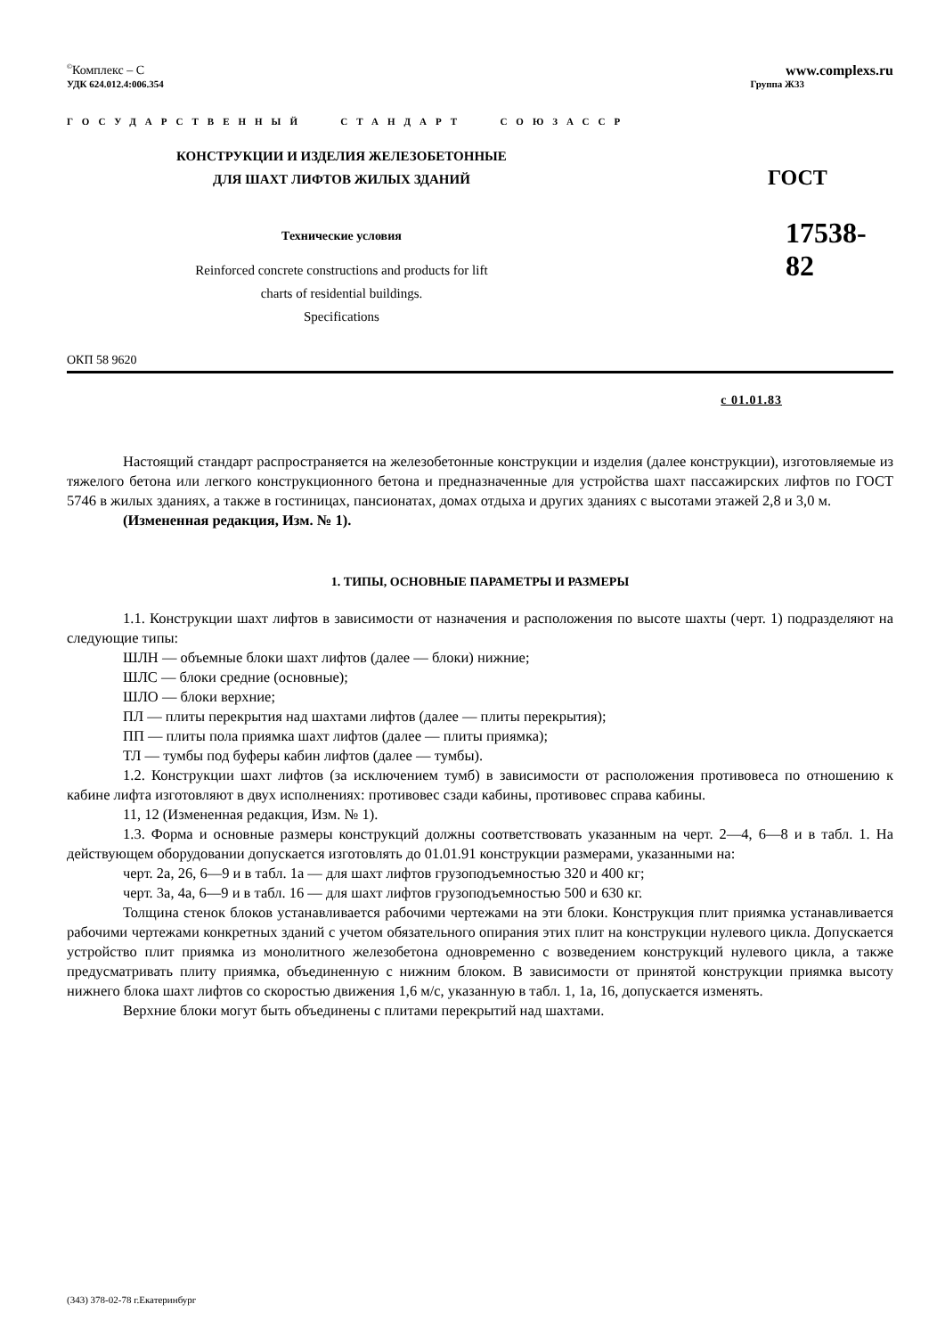<sup>©</sup>Комплекс – С www.complexs.ru
УДК 624.012.4:006.354 Группа Ж33
ГОСУДАРСТВЕННЫЙ СТАНДАРТ СОЮЗАССР
КОНСТРУКЦИИ И ИЗДЕЛИЯ ЖЕЛЕЗОБЕТОННЫЕ
ДЛЯ ШАХТ ЛИФТОВ ЖИЛЫХ ЗДАНИЙ
Технические условия
Reinforced concrete constructions and products for lift
charts of residential buildings.
Specifications
ГОСТ
17538-82
ОКП 58 9620
с 01.01.83
Настоящий стандарт распространяется на железобетонные конструкции и изделия (далее конструкции), изготовляемые из тяжелого бетона или легкого конструкционного бетона и предназначенные для устройства шахт пассажирских лифтов по ГОСТ 5746 в жилых зданиях, а также в гостиницах, пансионатах, домах отдыха и других зданиях с высотами этажей 2,8 и 3,0 м.
(Измененная редакция, Изм. № 1).
1. ТИПЫ, ОСНОВНЫЕ ПАРАМЕТРЫ И РАЗМЕРЫ
1.1. Конструкции шахт лифтов в зависимости от назначения и расположения по высоте шахты (черт. 1) подразделяют на следующие типы:
ШЛН — объемные блоки шахт лифтов (далее — блоки) нижние;
ШЛС — блоки средние (основные);
ШЛО — блоки верхние;
ПЛ — плиты перекрытия над шахтами лифтов (далее — плиты перекрытия);
ПП — плиты пола приямка шахт лифтов (далее — плиты приямка);
ТЛ — тумбы под буферы кабин лифтов (далее — тумбы).
1.2. Конструкции шахт лифтов (за исключением тумб) в зависимости от расположения противовеса по отношению к кабине лифта изготовляют в двух исполнениях: противовес сзади кабины, противовес справа кабины.
11, 12 (Измененная редакция, Изм. № 1).
1.3. Форма и основные размеры конструкций должны соответствовать указанным на черт. 2—4, 6—8 и в табл. 1. На действующем оборудовании допускается изготовлять до 01.01.91 конструкции размерами, указанными на:
черт. 2а, 26, 6—9 и в табл. 1а — для шахт лифтов грузоподъемностью 320 и 400 кг;
черт. 3а, 4а, 6—9 и в табл. 16 — для шахт лифтов грузоподъемностью 500 и 630 кг.
Толщина стенок блоков устанавливается рабочими чертежами на эти блоки. Конструкция плит приямка устанавливается рабочими чертежами конкретных зданий с учетом обязательного опирания этих плит на конструкции нулевого цикла. Допускается устройство плит приямка из монолитного железобетона одновременно с возведением конструкций нулевого цикла, а также предусматривать плиту приямка, объединенную с нижним блоком. В зависимости от принятой конструкции приямка высоту нижнего блока шахт лифтов со скоростью движения 1,6 м/с, указанную в табл. 1, 1а, 16, допускается изменять.
Верхние блоки могут быть объединены с плитами перекрытий над шахтами.
(343) 378-02-78 г.Екатеринбург